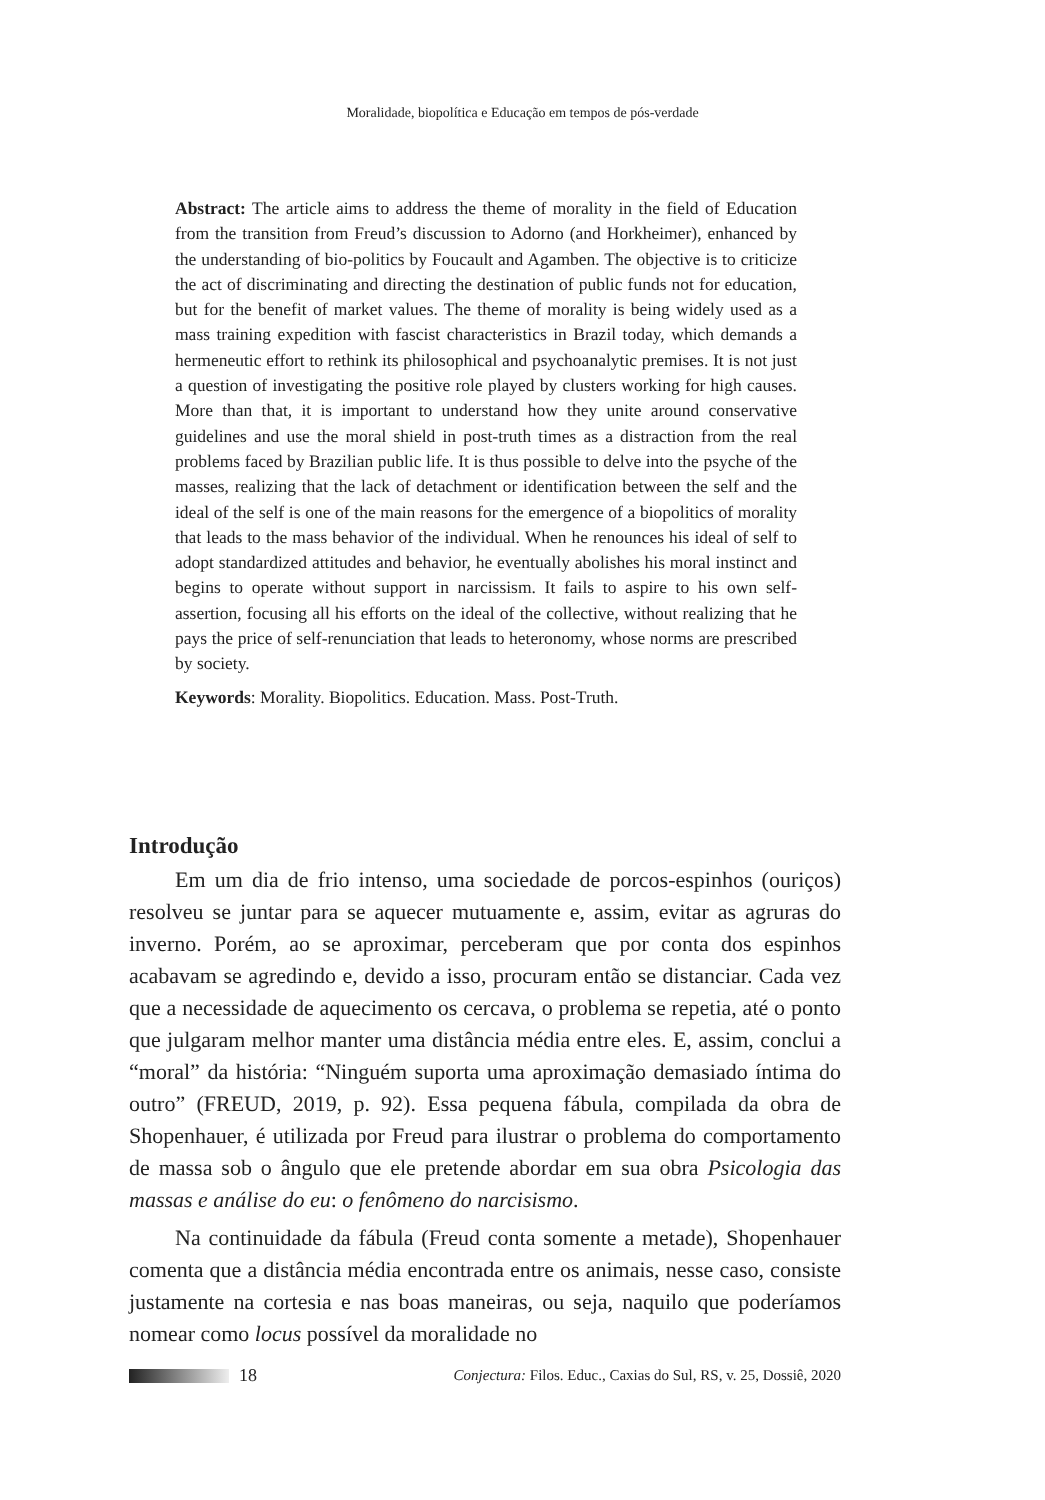Moralidade, biopolítica e Educação em tempos de pós-verdade
Abstract: The article aims to address the theme of morality in the field of Education from the transition from Freud’s discussion to Adorno (and Horkheimer), enhanced by the understanding of bio-politics by Foucault and Agamben. The objective is to criticize the act of discriminating and directing the destination of public funds not for education, but for the benefit of market values. The theme of morality is being widely used as a mass training expedition with fascist characteristics in Brazil today, which demands a hermeneutic effort to rethink its philosophical and psychoanalytic premises. It is not just a question of investigating the positive role played by clusters working for high causes. More than that, it is important to understand how they unite around conservative guidelines and use the moral shield in post-truth times as a distraction from the real problems faced by Brazilian public life. It is thus possible to delve into the psyche of the masses, realizing that the lack of detachment or identification between the self and the ideal of the self is one of the main reasons for the emergence of a biopolitics of morality that leads to the mass behavior of the individual. When he renounces his ideal of self to adopt standardized attitudes and behavior, he eventually abolishes his moral instinct and begins to operate without support in narcissism. It fails to aspire to his own self-assertion, focusing all his efforts on the ideal of the collective, without realizing that he pays the price of self-renunciation that leads to heteronomy, whose norms are prescribed by society.
Keywords: Morality. Biopolitics. Education. Mass. Post-Truth.
Introdução
Em um dia de frio intenso, uma sociedade de porcos-espinhos (ouriços) resolveu se juntar para se aquecer mutuamente e, assim, evitar as agruras do inverno. Porém, ao se aproximar, perceberam que por conta dos espinhos acabavam se agredindo e, devido a isso, procuram então se distanciar. Cada vez que a necessidade de aquecimento os cercava, o problema se repetia, até o ponto que julgaram melhor manter uma distância média entre eles. E, assim, conclui a “moral” da história: “Ninguém suporta uma aproximação demasiado íntima do outro” (FREUD, 2019, p. 92). Essa pequena fábula, compilada da obra de Shopenhauer, é utilizada por Freud para ilustrar o problema do comportamento de massa sob o ângulo que ele pretende abordar em sua obra Psicologia das massas e análise do eu: o fenômeno do narcisismo.
Na continuidade da fábula (Freud conta somente a metade), Shopenhauer comenta que a distância média encontrada entre os animais, nesse caso, consiste justamente na cortesia e nas boas maneiras, ou seja, naquilo que poderíamos nomear como locus possível da moralidade no
18 Conjectura: Filos. Educ., Caxias do Sul, RS, v. 25, Dossiê, 2020